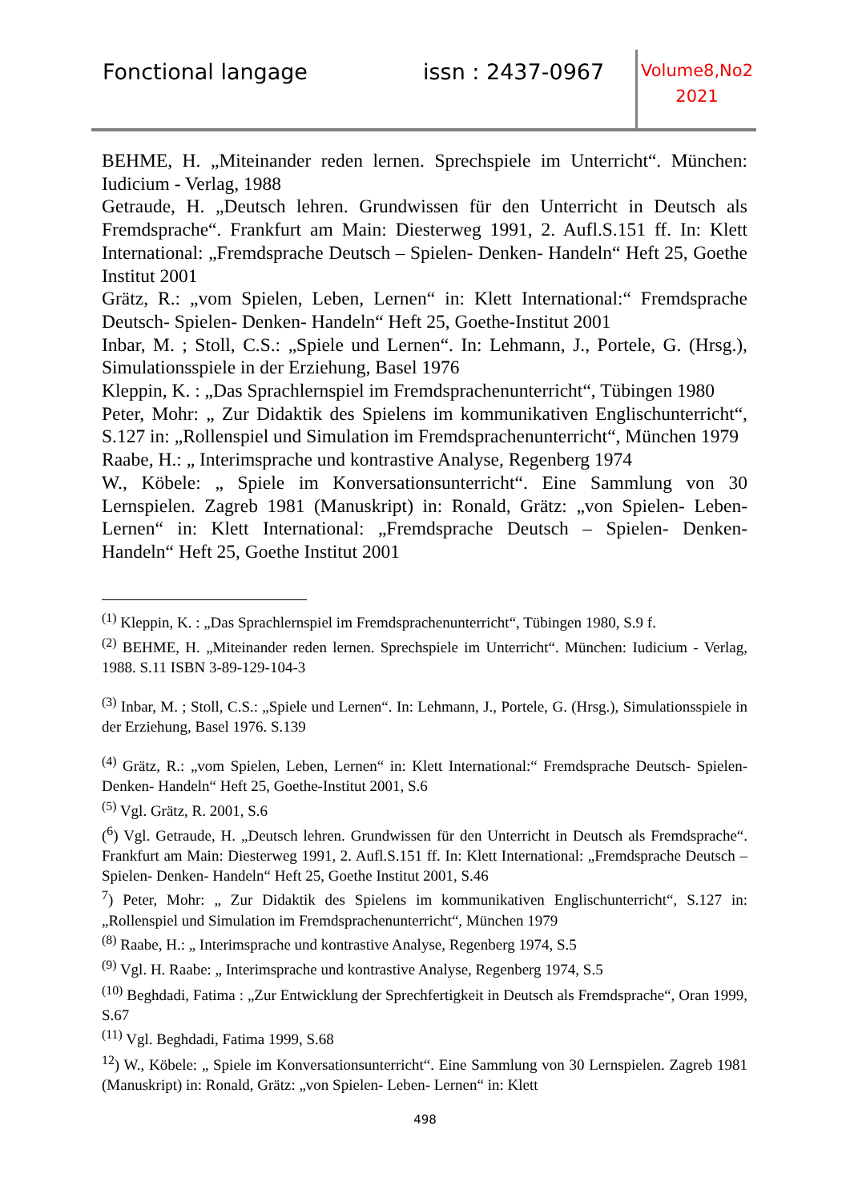Fonctional langage issn : 2437-0967
Volume8,No2
2021
BEHME, H. „Miteinander reden lernen. Sprechspiele im Unterricht“. München: Iudicium - Verlag, 1988
Getraude, H. „Deutsch lehren. Grundwissen für den Unterricht in Deutsch als Fremdsprache“. Frankfurt am Main: Diesterweg 1991, 2. Aufl.S.151 ff. In: Klett International: „Fremdsprache Deutsch – Spielen- Denken- Handeln“ Heft 25, Goethe Institut 2001
Grätz, R.: „vom Spielen, Leben, Lernen“ in: Klett International:“ Fremdsprache Deutsch- Spielen- Denken- Handeln“ Heft 25, Goethe-Institut 2001
Inbar, M. ; Stoll, C.S.: „Spiele und Lernen“. In: Lehmann, J., Portele, G. (Hrsg.), Simulationsspiele in der Erziehung, Basel 1976
Kleppin, K. : „Das Sprachlernspiel im Fremdsprachenunterricht“, Tübingen 1980
Peter, Mohr: „ Zur Didaktik des Spielens im kommunikativen Englischunterricht“, S.127 in: „Rollenspiel und Simulation im Fremdsprachenunterricht“, München 1979
Raabe, H.: „ Interimsprache und kontrastive Analyse, Regenberg 1974
W., Köbele: „ Spiele im Konversationsunterricht“. Eine Sammlung von 30 Lernspielen. Zagreb 1981 (Manuskript) in: Ronald, Grätz: „von Spielen- Leben- Lernen“ in: Klett International: „Fremdsprache Deutsch – Spielen- Denken- Handeln“ Heft 25, Goethe Institut 2001
<sup>(1)</sup> Kleppin, K. : „Das Sprachlernspiel im Fremdsprachenunterricht“, Tübingen 1980, S.9 f.
<sup>(2)</sup> BEHME, H. „Miteinander reden lernen. Sprechspiele im Unterricht“. München: Iudicium - Verlag, 1988. S.11 ISBN 3-89-129-104-3
<sup>(3)</sup> Inbar, M. ; Stoll, C.S.: „Spiele und Lernen“. In: Lehmann, J., Portele, G. (Hrsg.), Simulationsspiele in der Erziehung, Basel 1976. S.139
<sup>(4)</sup> Grätz, R.: „vom Spielen, Leben, Lernen“ in: Klett International:“ Fremdsprache Deutsch- Spielen- Denken- Handeln“ Heft 25, Goethe-Institut 2001, S.6
<sup>(5)</sup> Vgl. Grätz, R. 2001, S.6
(<sup>6</sup>) Vgl. Getraude, H. „Deutsch lehren. Grundwissen für den Unterricht in Deutsch als Fremdsprache“. Frankfurt am Main: Diesterweg 1991, 2. Aufl.S.151 ff. In: Klett International: „Fremdsprache Deutsch – Spielen- Denken- Handeln“ Heft 25, Goethe Institut 2001, S.46
<sup>7</sup>) Peter, Mohr: „ Zur Didaktik des Spielens im kommunikativen Englischunterricht“, S.127 in: „Rollenspiel und Simulation im Fremdsprachenunterricht“, München 1979
<sup>(8)</sup> Raabe, H.: „ Interimsprache und kontrastive Analyse, Regenberg 1974, S.5
<sup>(9)</sup> Vgl. H. Raabe: „ Interimsprache und kontrastive Analyse, Regenberg 1974, S.5
<sup>(10)</sup> Beghdadi, Fatima : „Zur Entwicklung der Sprechfertigkeit in Deutsch als Fremdsprache“, Oran 1999, S.67
<sup>(11)</sup> Vgl. Beghdadi, Fatima 1999, S.68
<sup>12</sup>) W., Köbele: „ Spiele im Konversationsunterricht“. Eine Sammlung von 30 Lernspielen. Zagreb 1981 (Manuskript) in: Ronald, Grätz: „von Spielen- Leben- Lernen“ in: Klett
498